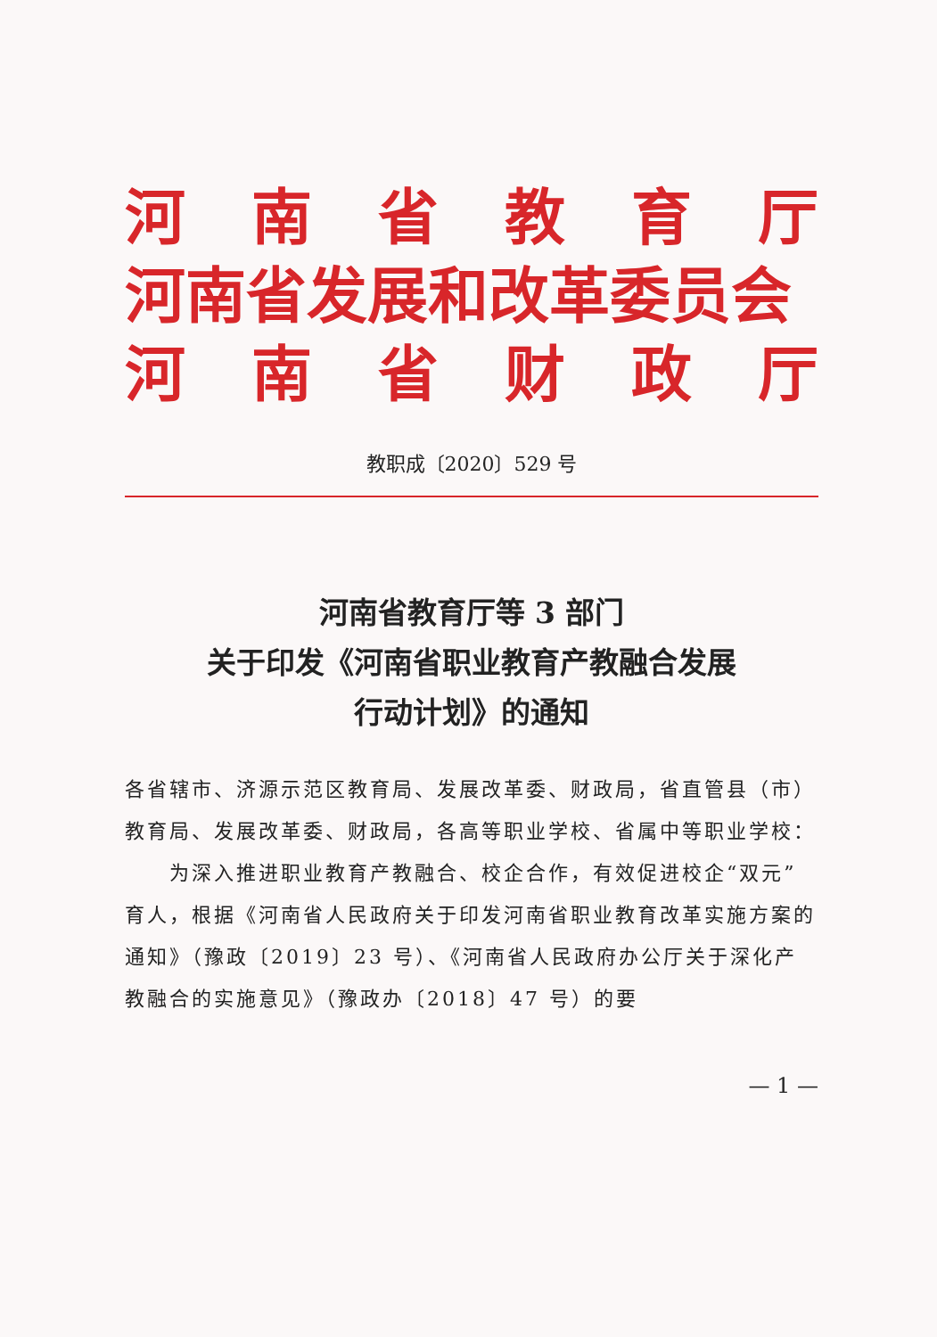河南省教育厅
河南省发展和改革委员会
河南省财政厅
教职成〔2020〕529 号
河南省教育厅等 3 部门
关于印发《河南省职业教育产教融合发展
行动计划》的通知
各省辖市、济源示范区教育局、发展改革委、财政局，省直管县（市）教育局、发展改革委、财政局，各高等职业学校、省属中等职业学校：
为深入推进职业教育产教融合、校企合作，有效促进校企“双元”育人，根据《河南省人民政府关于印发河南省职业教育改革实施方案的通知》（豫政〔2019〕23 号）、《河南省人民政府办公厅关于深化产教融合的实施意见》（豫政办〔2018〕47 号）的要
— 1 —